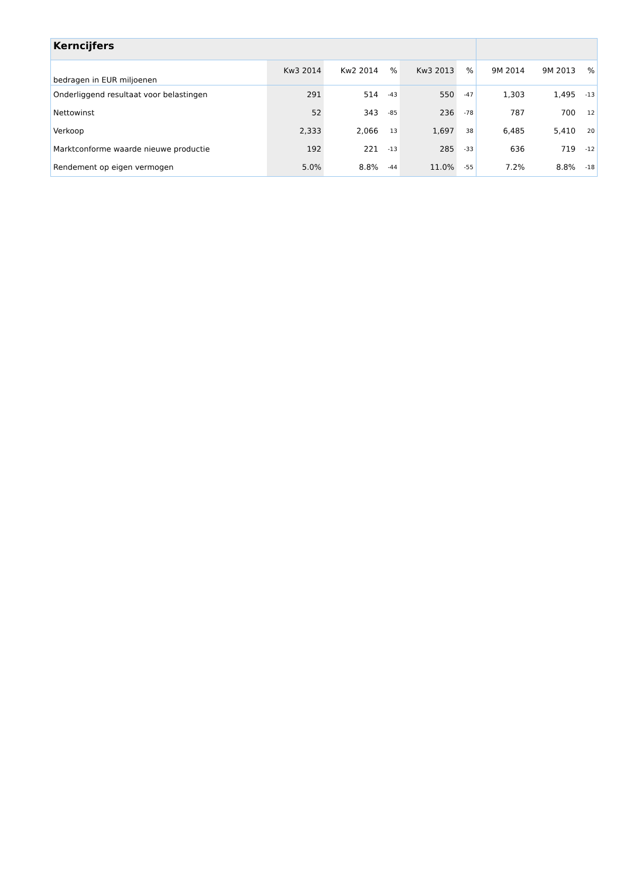| Kerncijfers | | | | | | | | |
| --- | --- | --- | --- | --- | --- | --- | --- | --- |
| bedragen in EUR miljoenen | Kw3 2014 | Kw2 2014 | % | Kw3 2013 | % | 9M 2014 | 9M 2013 | % |
| Onderliggend resultaat voor belastingen | 291 | 514 | -43 | 550 | -47 | 1,303 | 1,495 | -13 |
| Nettowinst | 52 | 343 | -85 | 236 | -78 | 787 | 700 | 12 |
| Verkoop | 2,333 | 2,066 | 13 | 1,697 | 38 | 6,485 | 5,410 | 20 |
| Marktconforme waarde nieuwe productie | 192 | 221 | -13 | 285 | -33 | 636 | 719 | -12 |
| Rendement op eigen vermogen | 5.0% | 8.8% | -44 | 11.0% | -55 | 7.2% | 8.8% | -18 |